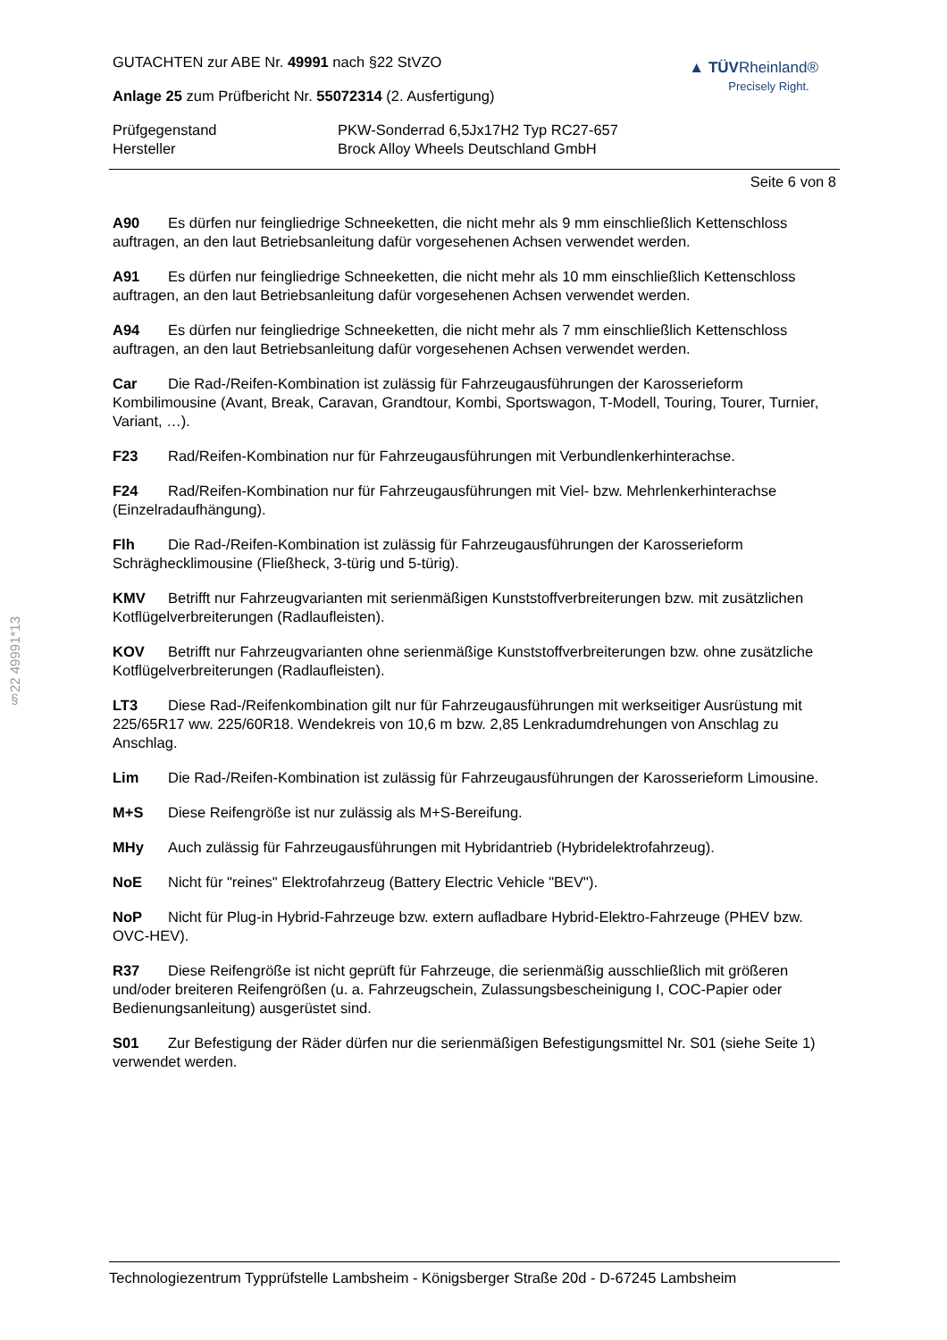§22 49991*13
GUTACHTEN zur ABE Nr. 49991 nach §22 StVZO
Anlage 25 zum Prüfbericht Nr. 55072314 (2. Ausfertigung)
▲ TÜVRheinland®
Precisely Right.
Prüfgegenstand
PKW-Sonderrad 6,5Jx17H2 Typ RC27-657
Hersteller
Brock Alloy Wheels Deutschland GmbH
Seite 6 von 8
A90 Es dürfen nur feingliedrige Schneeketten, die nicht mehr als 9 mm einschließlich Kettenschloss auftragen, an den laut Betriebsanleitung dafür vorgesehenen Achsen verwendet werden.
A91 Es dürfen nur feingliedrige Schneeketten, die nicht mehr als 10 mm einschließlich Kettenschloss auftragen, an den laut Betriebsanleitung dafür vorgesehenen Achsen verwendet werden.
A94 Es dürfen nur feingliedrige Schneeketten, die nicht mehr als 7 mm einschließlich Kettenschloss auftragen, an den laut Betriebsanleitung dafür vorgesehenen Achsen verwendet werden.
Car Die Rad-/Reifen-Kombination ist zulässig für Fahrzeugausführungen der Karosserieform Kombilimousine (Avant, Break, Caravan, Grandtour, Kombi, Sportswagon, T-Modell, Touring, Tourer, Turnier, Variant, …).
F23 Rad/Reifen-Kombination nur für Fahrzeugausführungen mit Verbundlenkerhinterachse.
F24 Rad/Reifen-Kombination nur für Fahrzeugausführungen mit Viel- bzw. Mehrlenkerhinterachse (Einzelradaufhängung).
Flh Die Rad-/Reifen-Kombination ist zulässig für Fahrzeugausführungen der Karosserieform Schräghecklimousine (Fließheck, 3-türig und 5-türig).
KMV Betrifft nur Fahrzeugvarianten mit serienmäßigen Kunststoffverbreiterungen bzw. mit zusätzlichen Kotflügelverbreiterungen (Radlaufleisten).
KOV Betrifft nur Fahrzeugvarianten ohne serienmäßige Kunststoffverbreiterungen bzw. ohne zusätzliche Kotflügelverbreiterungen (Radlaufleisten).
LT3 Diese Rad-/Reifenkombination gilt nur für Fahrzeugausführungen mit werkseitiger Ausrüstung mit 225/65R17 ww. 225/60R18. Wendekreis von 10,6 m bzw. 2,85 Lenkradumdrehungen von Anschlag zu Anschlag.
Lim Die Rad-/Reifen-Kombination ist zulässig für Fahrzeugausführungen der Karosserieform Limousine.
M+S Diese Reifengröße ist nur zulässig als M+S-Bereifung.
MHy Auch zulässig für Fahrzeugausführungen mit Hybridantrieb (Hybridelektrofahrzeug).
NoE Nicht für "reines" Elektrofahrzeug (Battery Electric Vehicle "BEV").
NoP Nicht für Plug-in Hybrid-Fahrzeuge bzw. extern aufladbare Hybrid-Elektro-Fahrzeuge (PHEV bzw. OVC-HEV).
R37 Diese Reifengröße ist nicht geprüft für Fahrzeuge, die serienmäßig ausschließlich mit größeren und/oder breiteren Reifengrößen (u. a. Fahrzeugschein, Zulassungsbescheinigung I, COC-Papier oder Bedienungsanleitung) ausgerüstet sind.
S01 Zur Befestigung der Räder dürfen nur die serienmäßigen Befestigungsmittel Nr. S01 (siehe Seite 1) verwendet werden.
Technologiezentrum Typprüfstelle Lambsheim - Königsberger Straße 20d - D-67245 Lambsheim